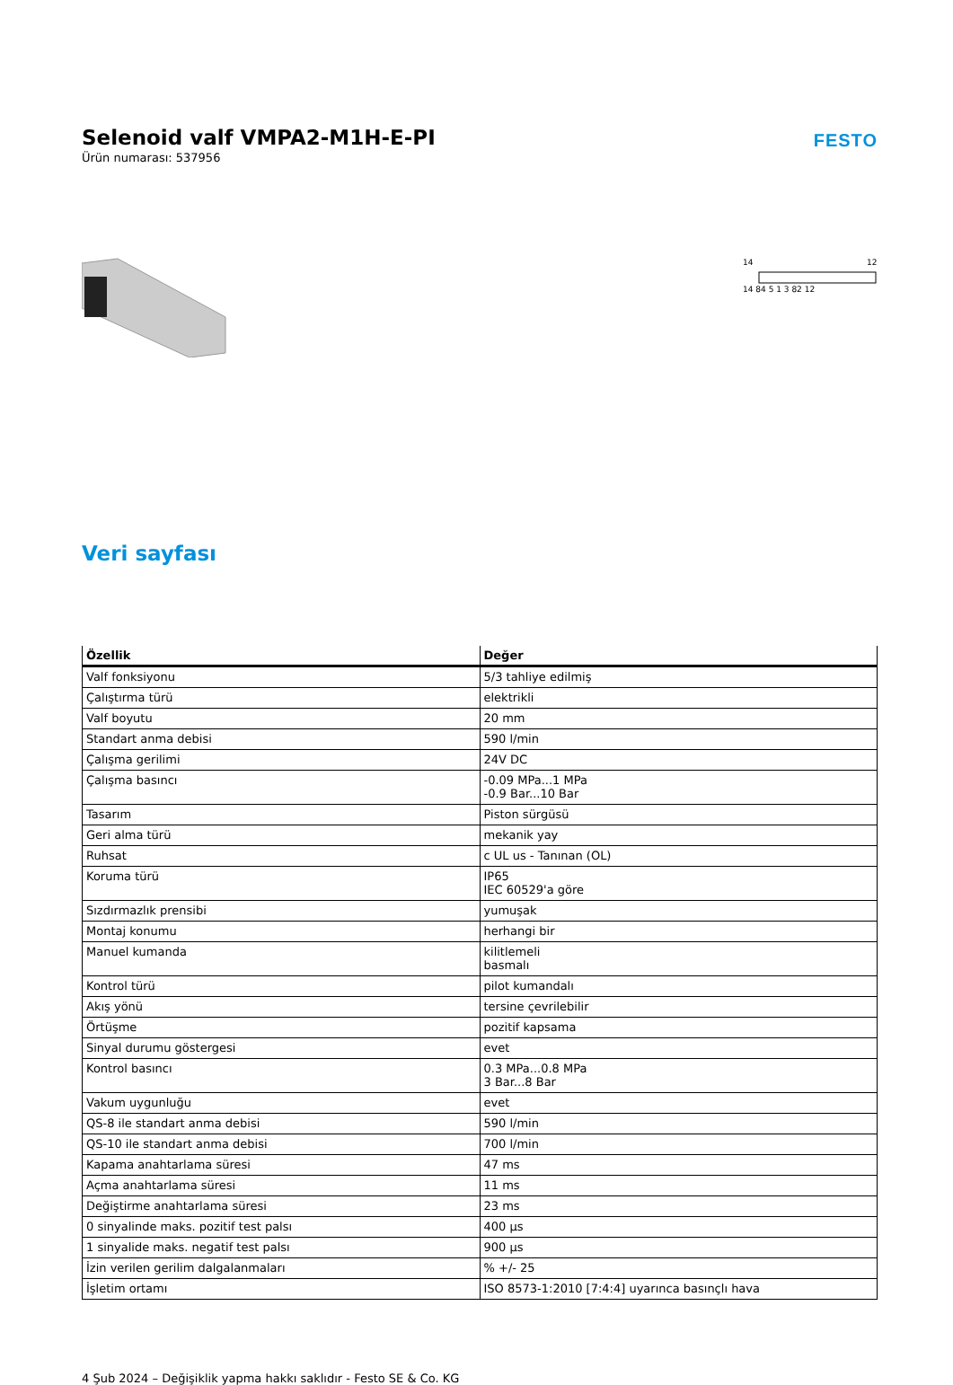Selenoid valf VMPA2-M1H-E-PI
Ürün numarası: 537956
FESTO
14
12
14 84 5 1 3 82 12
Veri sayfası
| Özellik | Değer |
| --- | --- |
| Valf fonksiyonu | 5/3 tahliye edilmiş |
| Çalıştırma türü | elektrikli |
| Valf boyutu | 20 mm |
| Standart anma debisi | 590 l/min |
| Çalışma gerilimi | 24V DC |
| Çalışma basıncı | -0.09 MPa...1 MPa -0.9 Bar...10 Bar |
| Tasarım | Piston sürgüsü |
| Geri alma türü | mekanik yay |
| Ruhsat | c UL us - Tanınan (OL) |
| Koruma türü | IP65 IEC 60529'a göre |
| Sızdırmazlık prensibi | yumuşak |
| Montaj konumu | herhangi bir |
| Manuel kumanda | kilitlemeli basmalı |
| Kontrol türü | pilot kumandalı |
| Akış yönü | tersine çevrilebilir |
| Örtüşme | pozitif kapsama |
| Sinyal durumu göstergesi | evet |
| Kontrol basıncı | 0.3 MPa...0.8 MPa 3 Bar...8 Bar |
| Vakum uygunluğu | evet |
| QS-8 ile standart anma debisi | 590 l/min |
| QS-10 ile standart anma debisi | 700 l/min |
| Kapama anahtarlama süresi | 47 ms |
| Açma anahtarlama süresi | 11 ms |
| Değiştirme anahtarlama süresi | 23 ms |
| 0 sinyalinde maks. pozitif test palsı | 400 µs |
| 1 sinyalide maks. negatif test palsı | 900 µs |
| İzin verilen gerilim dalgalanmaları | % +/- 25 |
| İşletim ortamı | ISO 8573-1:2010 [7:4:4] uyarınca basınçlı hava |
4 Şub 2024 – Değişiklik yapma hakkı saklıdır - Festo SE & Co. KG